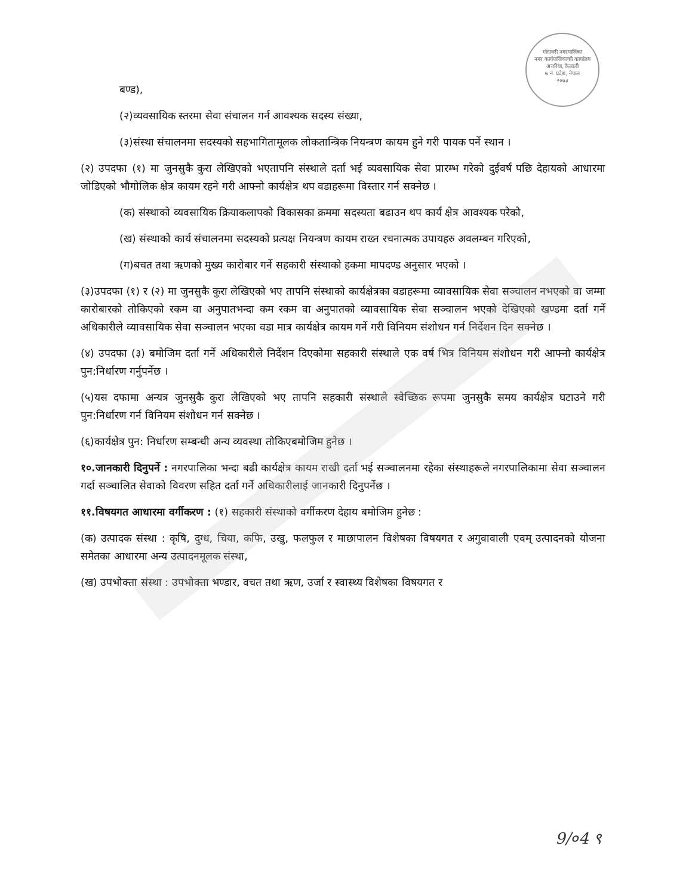गोदावरी नगरपालिका
नगर कार्यपालिकाको कार्यालय
अत्तरिया, कैलाली
७ नं. प्रदेश, नेपाल
२०७३
बण्ड),
(२)व्यवसायिक स्तरमा सेवा संचालन गर्न आवश्यक सदस्य संख्या,
(३)संस्था संचालनमा सदस्यको सहभागितामूलक लोकतान्त्रिक नियन्त्रण कायम हुने गरी पायक पर्ने स्थान ।
(२) उपदफा (१) मा जुनसुकै कुरा लेखिएको भएतापनि संस्थाले दर्ता भई व्यवसायिक सेवा प्रारम्भ गरेको दुईवर्ष पछि देहायको आधारमा जोडिएको भौगोलिक क्षेत्र कायम रहने गरी आफ्नो कार्यक्षेत्र थप वडाहरूमा विस्तार गर्न सक्नेछ ।
(क) संस्थाको व्यवसायिक क्रियाकलापको विकासका क्रममा सदस्यता बढाउन थप कार्य क्षेत्र आवश्यक परेको,
(ख) संस्थाको कार्य संचालनमा सदस्यको प्रत्यक्ष नियन्त्रण कायम राख्न रचनात्मक उपायहरु अवलम्बन गरिएको,
(ग)बचत तथा ऋणको मुख्य कारोबार गर्ने सहकारी संस्थाको हकमा मापदण्ड अनुसार भएको ।
(३)उपदफा (१) र (२) मा जुनसुकै कुरा लेखिएको भए तापनि संस्थाको कार्यक्षेत्रका वडाहरूमा व्यावसायिक सेवा सञ्चालन नभएको वा जम्मा कारोबारको तोकिएको रकम वा अनुपातभन्दा कम रकम वा अनुपातको व्यावसायिक सेवा सञ्चालन भएको देखिएको खण्डमा दर्ता गर्ने अधिकारीले व्यावसायिक सेवा सञ्चालन भएका वडा मात्र कार्यक्षेत्र कायम गर्ने गरी विनियम संशोधन गर्न निर्देशन दिन सक्नेछ ।
(४) उपदफा (३) बमोजिम दर्ता गर्ने अधिकारीले निर्देशन दिएकोमा सहकारी संस्थाले एक वर्ष भित्र विनियम संशोधन गरी आफ्नो कार्यक्षेत्र पुन:निर्धारण गर्नुपर्नेछ ।
(५)यस दफामा अन्यत्र जुनसुकै कुरा लेखिएको भए तापनि सहकारी संस्थाले स्वेच्छिक रूपमा जुनसुकै समय कार्यक्षेत्र घटाउने गरी पुन:निर्धारण गर्न विनियम संशोधन गर्न सक्नेछ ।
(६)कार्यक्षेत्र पुन: निर्धारण सम्बन्धी अन्य व्यवस्था तोकिएबमोजिम हुनेछ ।
१०.जानकारी दिनुपर्ने : नगरपालिका भन्दा बढी कार्यक्षेत्र कायम राखी दर्ता भई सञ्चालनमा रहेका संस्थाहरूले नगरपालिकामा सेवा सञ्चालन गर्दा सञ्चालित सेवाको विवरण सहित दर्ता गर्ने अधिकारीलाई जानकारी दिनुपर्नेछ ।
११.विषयगत आधारमा वर्गीकरण : (१) सहकारी संस्थाको वर्गीकरण देहाय बमोजिम हुनेछ :
(क) उत्पादक संस्था : कृषि, दुग्ध, चिया, कफि, उखु, फलफुल र माछापालन विशेषका विषयगत र अगुवावाली एवम् उत्पादनको योजना समेतका आधारमा अन्य उत्पादनमूलक संस्था,
(ख) उपभोक्ता संस्था : उपभोक्ता भण्डार, वचत तथा ऋण, उर्जा र स्वास्थ्य विशेषका विषयगत र
9/०4 ९